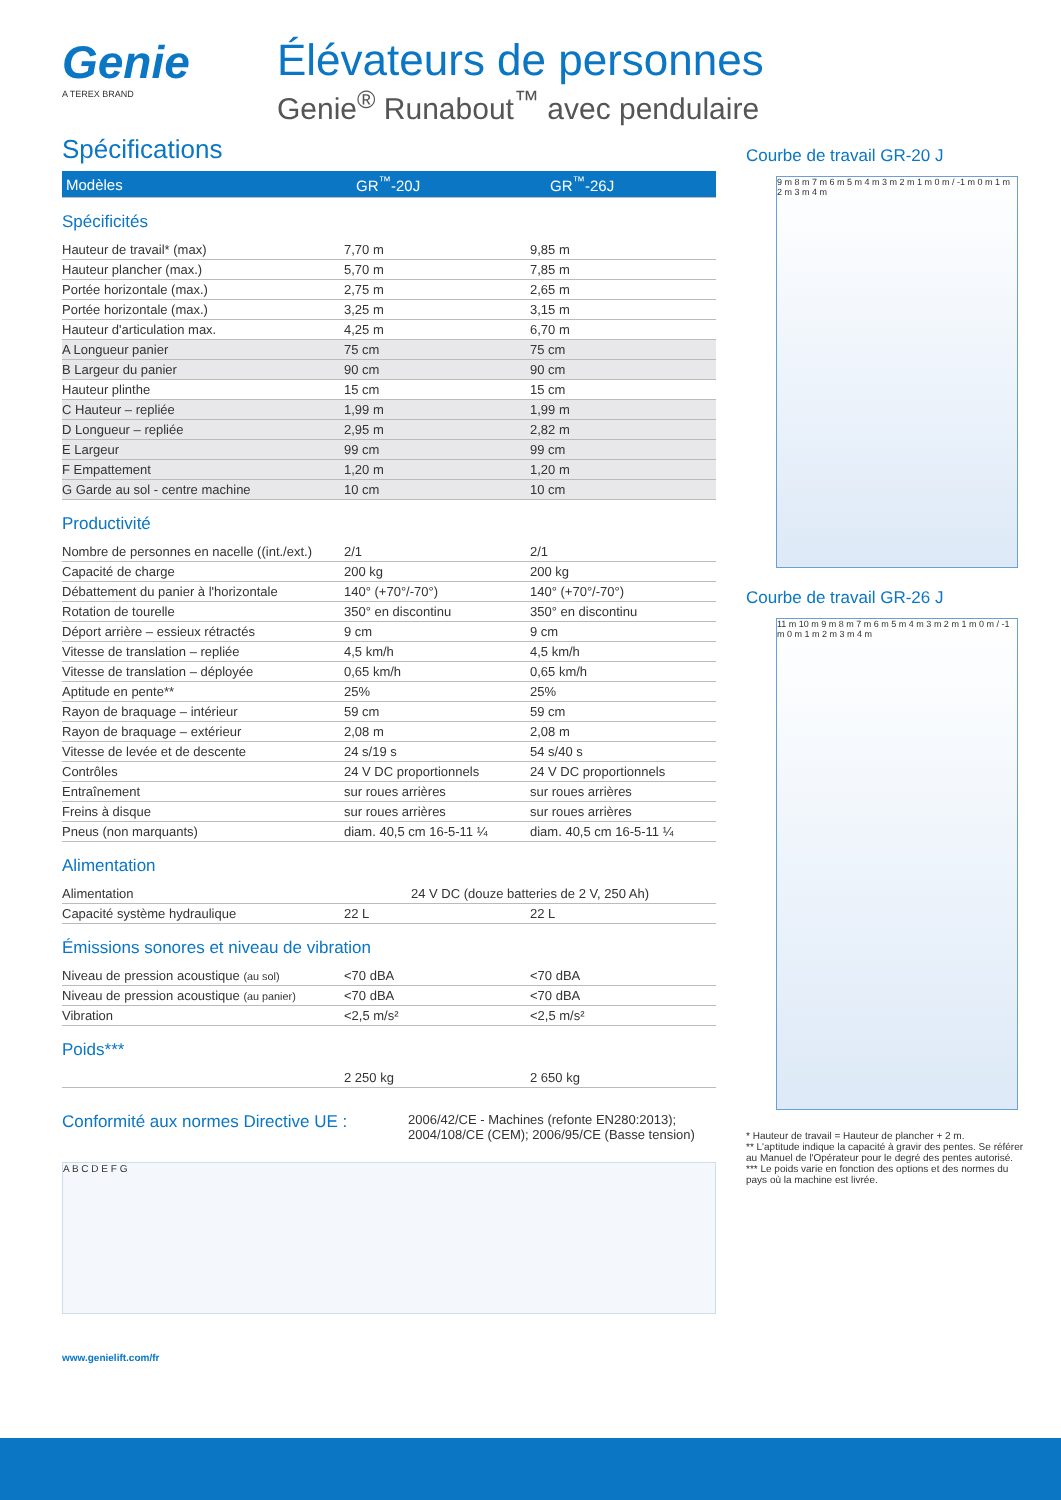Genie
A TEREX BRAND
Élévateurs de personnes
Genie<sup>®</sup> Runabout<sup>™</sup> avec pendulaire
Spécifications
| Modèles | GR<sup>™</sup>-20J | GR<sup>™</sup>-26J |
| --- | --- | --- |
Spécificités
| Hauteur de travail* (max) | 7,70 m | 9,85 m |
| Hauteur plancher (max.) | 5,70 m | 7,85 m |
| Portée horizontale (max.) | 2,75 m | 2,65 m |
| Portée horizontale (max.) | 3,25 m | 3,15 m |
| Hauteur d'articulation max. | 4,25 m | 6,70 m |
| A Longueur panier | 75 cm | 75 cm |
| B Largeur du panier | 90 cm | 90 cm |
| Hauteur plinthe | 15 cm | 15 cm |
| C Hauteur – repliée | 1,99 m | 1,99 m |
| D Longueur – repliée | 2,95 m | 2,82 m |
| E Largeur | 99 cm | 99 cm |
| F Empattement | 1,20 m | 1,20 m |
| G Garde au sol - centre machine | 10 cm | 10 cm |
Productivité
| Nombre de personnes en nacelle ((int./ext.) | 2/1 | 2/1 |
| Capacité de charge | 200 kg | 200 kg |
| Débattement du panier à l'horizontale | 140° (+70°/-70°) | 140° (+70°/-70°) |
| Rotation de tourelle | 350° en discontinu | 350° en discontinu |
| Déport arrière – essieux rétractés | 9 cm | 9 cm |
| Vitesse de translation – repliée | 4,5 km/h | 4,5 km/h |
| Vitesse de translation – déployée | 0,65 km/h | 0,65 km/h |
| Aptitude en pente** | 25% | 25% |
| Rayon de braquage – intérieur | 59 cm | 59 cm |
| Rayon de braquage – extérieur | 2,08 m | 2,08 m |
| Vitesse de levée et de descente | 24 s/19 s | 54 s/40 s |
| Contrôles | 24 V DC proportionnels | 24 V DC proportionnels |
| Entraînement | sur roues arrières | sur roues arrières |
| Freins à disque | sur roues arrières | sur roues arrières |
| Pneus (non marquants) | diam. 40,5 cm 16-5-11 ¼ | diam. 40,5 cm 16-5-11 ¼ |
Alimentation
| Alimentation | 24 V DC (douze batteries de 2 V, 250 Ah) | |
| Capacité système hydraulique | 22 L | 22 L |
Émissions sonores et niveau de vibration
| Niveau de pression acoustique (au sol) | <70 dBA | <70 dBA |
| Niveau de pression acoustique (au panier) | <70 dBA | <70 dBA |
| Vibration | <2,5 m/s² | <2,5 m/s² |
Poids***
| | 2 250 kg | 2 650 kg |
Conformité aux normes Directive UE :
2006/42/CE - Machines (refonte EN280:2013);
2004/108/CE (CEM); 2006/95/CE (Basse tension)
A B C D E F G
www.genielift.com/fr
Courbe de travail GR-20 J
9 m 8 m 7 m 6 m 5 m 4 m 3 m 2 m 1 m 0 m / -1 m 0 m 1 m 2 m 3 m 4 m
Courbe de travail GR-26 J
11 m 10 m 9 m 8 m 7 m 6 m 5 m 4 m 3 m 2 m 1 m 0 m / -1 m 0 m 1 m 2 m 3 m 4 m
* Hauteur de travail = Hauteur de plancher + 2 m.
** L'aptitude indique la capacité à gravir des pentes. Se référer au Manuel de l'Opérateur pour le degré des pentes autorisé.
*** Le poids varie en fonction des options et des normes du pays où la machine est livrée.